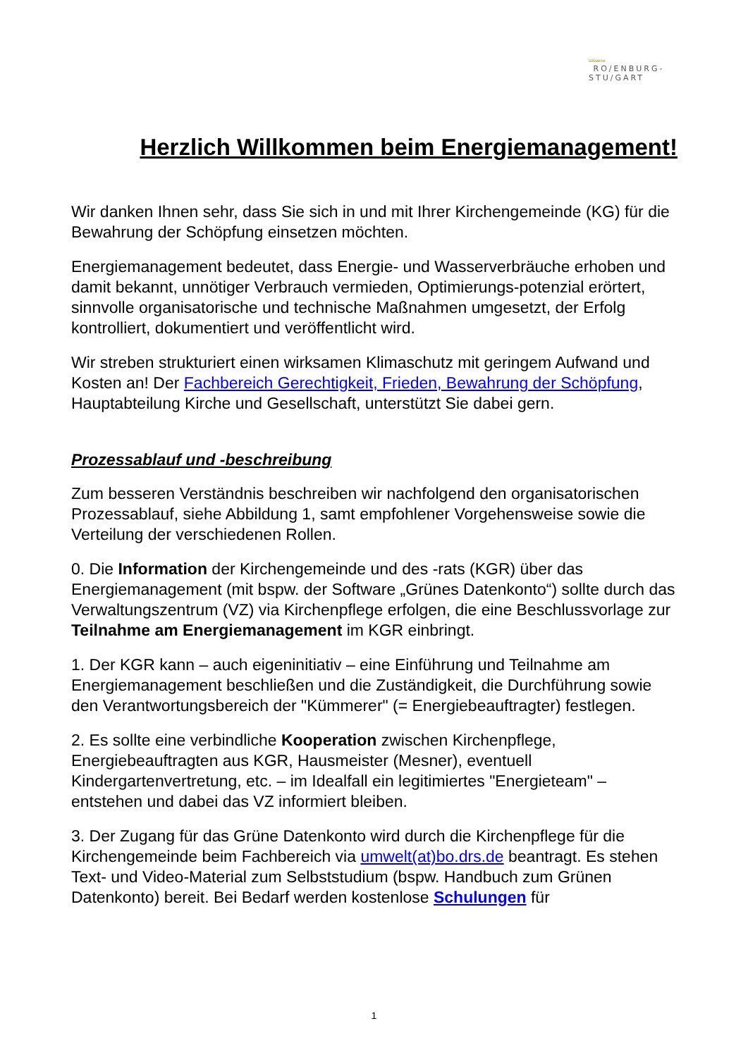Diözese
RO/ENBURG-
STU/GART
Herzlich Willkommen beim Energiemanagement!
Wir danken Ihnen sehr, dass Sie sich in und mit Ihrer Kirchengemeinde (KG) für die Bewahrung der Schöpfung einsetzen möchten.
Energiemanagement bedeutet, dass Energie- und Wasserverbräuche erhoben und damit bekannt, unnötiger Verbrauch vermieden, Optimierungs-potenzial erörtert, sinnvolle organisatorische und technische Maßnahmen umgesetzt, der Erfolg kontrolliert, dokumentiert und veröffentlicht wird.
Wir streben strukturiert einen wirksamen Klimaschutz mit geringem Aufwand und Kosten an! Der Fachbereich Gerechtigkeit, Frieden, Bewahrung der Schöpfung, Hauptabteilung Kirche und Gesellschaft, unterstützt Sie dabei gern.
Prozessablauf und -beschreibung
Zum besseren Verständnis beschreiben wir nachfolgend den organisatorischen Prozessablauf, siehe Abbildung 1, samt empfohlener Vorgehensweise sowie die Verteilung der verschiedenen Rollen.
0. Die Information der Kirchengemeinde und des -rats (KGR) über das Energiemanagement (mit bspw. der Software „Grünes Datenkonto“) sollte durch das Verwaltungszentrum (VZ) via Kirchenpflege erfolgen, die eine Beschlussvorlage zur Teilnahme am Energiemanagement im KGR einbringt.
1. Der KGR kann – auch eigeninitiativ – eine Einführung und Teilnahme am Energiemanagement beschließen und die Zuständigkeit, die Durchführung sowie den Verantwortungsbereich der "Kümmerer" (= Energiebeauftragter) festlegen.
2. Es sollte eine verbindliche Kooperation zwischen Kirchenpflege, Energiebeauftragten aus KGR, Hausmeister (Mesner), eventuell Kindergartenvertretung, etc. – im Idealfall ein legitimiertes "Energieteam" – entstehen und dabei das VZ informiert bleiben.
3. Der Zugang für das Grüne Datenkonto wird durch die Kirchenpflege für die Kirchengemeinde beim Fachbereich via umwelt(at)bo.drs.de beantragt. Es stehen Text- und Video-Material zum Selbststudium (bspw. Handbuch zum Grünen Datenkonto) bereit. Bei Bedarf werden kostenlose Schulungen für
1